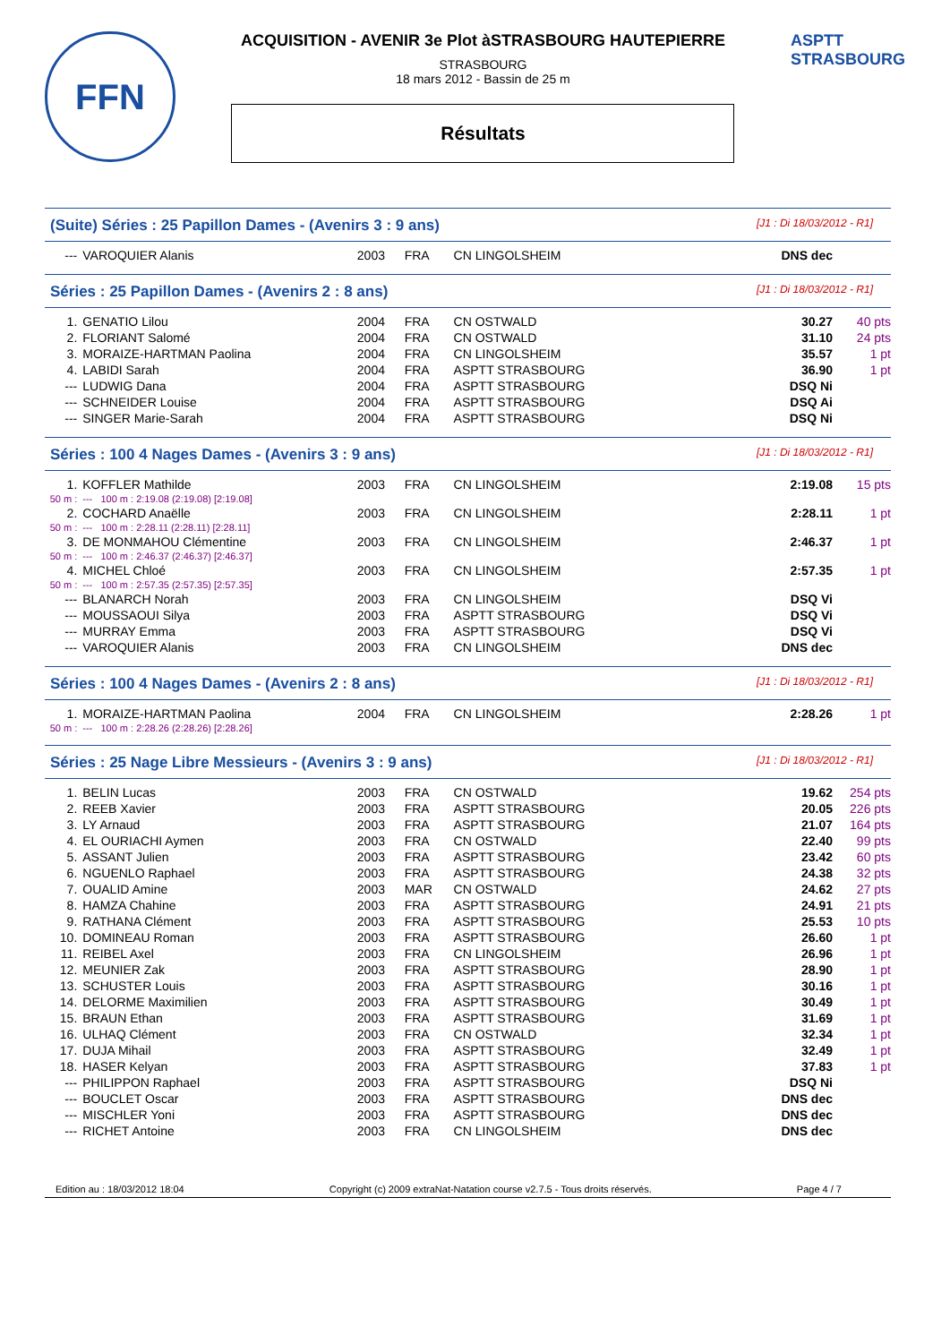FFN
ACQUISITION - AVENIR 3e Plot àSTRASBOURG HAUTEPIERRE
STRASBOURG
18 mars 2012 - Bassin de 25 m
Résultats
ASPTT
STRASBOURG
(Suite) Séries : 25 Papillon Dames - (Avenirs 3 : 9 ans) [J1 : Di 18/03/2012 - R1]
| --- | VAROQUIER Alanis | 2003 | FRA | CN LINGOLSHEIM | DNS dec | |
Séries : 25 Papillon Dames - (Avenirs 2 : 8 ans) [J1 : Di 18/03/2012 - R1]
| 1. | GENATIO Lilou | 2004 | FRA | CN OSTWALD | 30.27 | 40 pts |
| 2. | FLORIANT Salomé | 2004 | FRA | CN OSTWALD | 31.10 | 24 pts |
| 3. | MORAIZE-HARTMAN Paolina | 2004 | FRA | CN LINGOLSHEIM | 35.57 | 1 pt |
| 4. | LABIDI Sarah | 2004 | FRA | ASPTT STRASBOURG | 36.90 | 1 pt |
| --- | LUDWIG Dana | 2004 | FRA | ASPTT STRASBOURG | DSQ Ni | |
| --- | SCHNEIDER Louise | 2004 | FRA | ASPTT STRASBOURG | DSQ Ai | |
| --- | SINGER Marie-Sarah | 2004 | FRA | ASPTT STRASBOURG | DSQ Ni | |
Séries : 100 4 Nages Dames - (Avenirs 3 : 9 ans) [J1 : Di 18/03/2012 - R1]
| 1. | KOFFLER Mathilde | 2003 | FRA | CN LINGOLSHEIM | 2:19.08 | 15 pts |
| 50 m : | --- 100 m : 2:19.08 (2:19.08) [2:19.08] | | | | | |
| 2. | COCHARD Anaëlle | 2003 | FRA | CN LINGOLSHEIM | 2:28.11 | 1 pt |
| 50 m : | --- 100 m : 2:28.11 (2:28.11) [2:28.11] | | | | | |
| 3. | DE MONMAHOU Clémentine | 2003 | FRA | CN LINGOLSHEIM | 2:46.37 | 1 pt |
| 50 m : | --- 100 m : 2:46.37 (2:46.37) [2:46.37] | | | | | |
| 4. | MICHEL Chloé | 2003 | FRA | CN LINGOLSHEIM | 2:57.35 | 1 pt |
| 50 m : | --- 100 m : 2:57.35 (2:57.35) [2:57.35] | | | | | |
| --- | BLANARCH Norah | 2003 | FRA | CN LINGOLSHEIM | DSQ Vi | |
| --- | MOUSSAOUI Silya | 2003 | FRA | ASPTT STRASBOURG | DSQ Vi | |
| --- | MURRAY Emma | 2003 | FRA | ASPTT STRASBOURG | DSQ Vi | |
| --- | VAROQUIER Alanis | 2003 | FRA | CN LINGOLSHEIM | DNS dec | |
Séries : 100 4 Nages Dames - (Avenirs 2 : 8 ans) [J1 : Di 18/03/2012 - R1]
| 1. | MORAIZE-HARTMAN Paolina | 2004 | FRA | CN LINGOLSHEIM | 2:28.26 | 1 pt |
| 50 m : | --- 100 m : 2:28.26 (2:28.26) [2:28.26] | | | | | |
Séries : 25 Nage Libre Messieurs - (Avenirs 3 : 9 ans) [J1 : Di 18/03/2012 - R1]
| 1. | BELIN Lucas | 2003 | FRA | CN OSTWALD | 19.62 | 254 pts |
| 2. | REEB Xavier | 2003 | FRA | ASPTT STRASBOURG | 20.05 | 226 pts |
| 3. | LY Arnaud | 2003 | FRA | ASPTT STRASBOURG | 21.07 | 164 pts |
| 4. | EL OURIACHI Aymen | 2003 | FRA | CN OSTWALD | 22.40 | 99 pts |
| 5. | ASSANT Julien | 2003 | FRA | ASPTT STRASBOURG | 23.42 | 60 pts |
| 6. | NGUENLO Raphael | 2003 | FRA | ASPTT STRASBOURG | 24.38 | 32 pts |
| 7. | OUALID Amine | 2003 | MAR | CN OSTWALD | 24.62 | 27 pts |
| 8. | HAMZA Chahine | 2003 | FRA | ASPTT STRASBOURG | 24.91 | 21 pts |
| 9. | RATHANA Clément | 2003 | FRA | ASPTT STRASBOURG | 25.53 | 10 pts |
| 10. | DOMINEAU Roman | 2003 | FRA | ASPTT STRASBOURG | 26.60 | 1 pt |
| 11. | REIBEL Axel | 2003 | FRA | CN LINGOLSHEIM | 26.96 | 1 pt |
| 12. | MEUNIER Zak | 2003 | FRA | ASPTT STRASBOURG | 28.90 | 1 pt |
| 13. | SCHUSTER Louis | 2003 | FRA | ASPTT STRASBOURG | 30.16 | 1 pt |
| 14. | DELORME Maximilien | 2003 | FRA | ASPTT STRASBOURG | 30.49 | 1 pt |
| 15. | BRAUN Ethan | 2003 | FRA | ASPTT STRASBOURG | 31.69 | 1 pt |
| 16. | ULHAQ Clément | 2003 | FRA | CN OSTWALD | 32.34 | 1 pt |
| 17. | DUJA Mihail | 2003 | FRA | ASPTT STRASBOURG | 32.49 | 1 pt |
| 18. | HASER Kelyan | 2003 | FRA | ASPTT STRASBOURG | 37.83 | 1 pt |
| --- | PHILIPPON Raphael | 2003 | FRA | ASPTT STRASBOURG | DSQ Ni | |
| --- | BOUCLET Oscar | 2003 | FRA | ASPTT STRASBOURG | DNS dec | |
| --- | MISCHLER Yoni | 2003 | FRA | ASPTT STRASBOURG | DNS dec | |
| --- | RICHET Antoine | 2003 | FRA | CN LINGOLSHEIM | DNS dec | |
Edition au : 18/03/2012 18:04 Copyright (c) 2009 extraNat-Natation course v2.7.5 - Tous droits réservés. Page 4 / 7